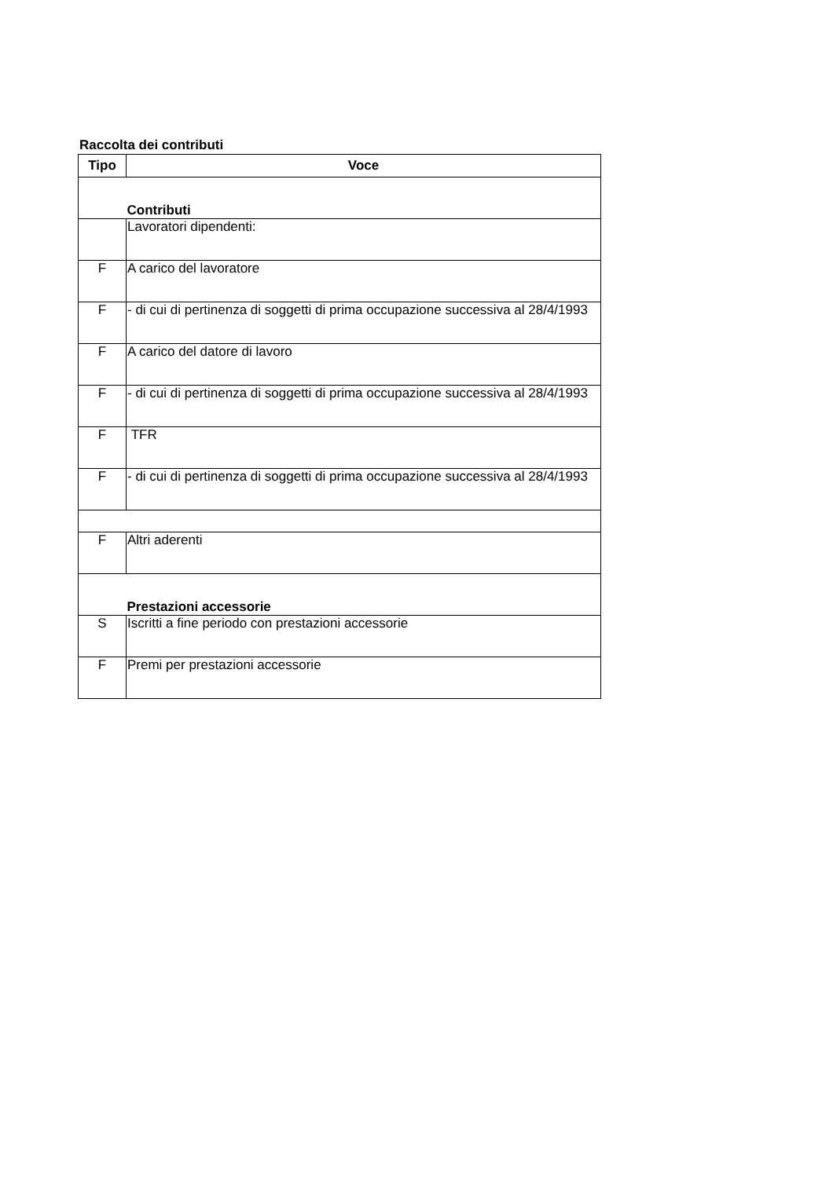Raccolta dei contributi
| Tipo | Voce |
| --- | --- |
| | Contributi |
| | Lavoratori dipendenti: |
| F | A carico del lavoratore |
| F | - di cui di pertinenza di soggetti di prima occupazione successiva al 28/4/1993 |
| F | A carico del datore di lavoro |
| F | - di cui di pertinenza di soggetti di prima occupazione successiva al 28/4/1993 |
| F | TFR |
| F | - di cui di pertinenza di soggetti di prima occupazione successiva al 28/4/1993 |
| F | Altri aderenti |
| | Prestazioni accessorie |
| S | Iscritti a fine periodo con prestazioni accessorie |
| F | Premi per prestazioni accessorie |